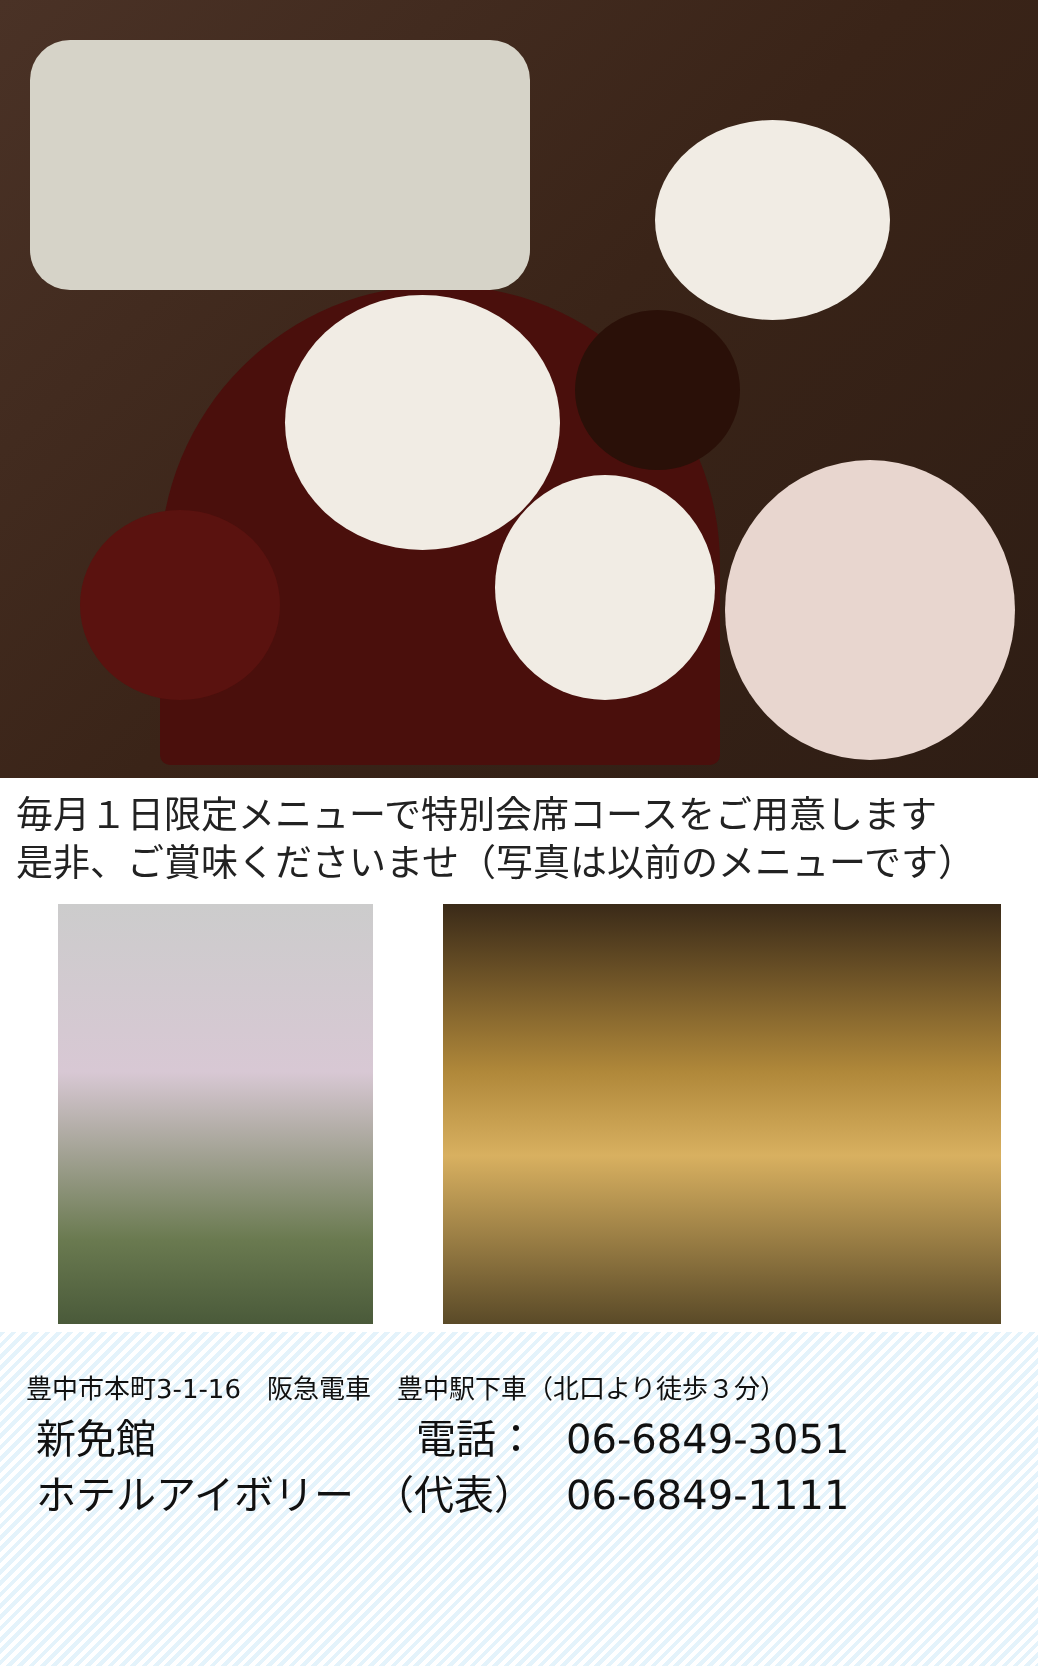毎月１日限定メニューで特別会席コースをご用意します
是非、ご賞味くださいませ（写真は以前のメニューです）
豊中市本町3-1-16　阪急電車　豊中駅下車（北口より徒歩３分）
新免館 電話： 06-6849-3051
ホテルアイボリー　（代表） 06-6849-1111